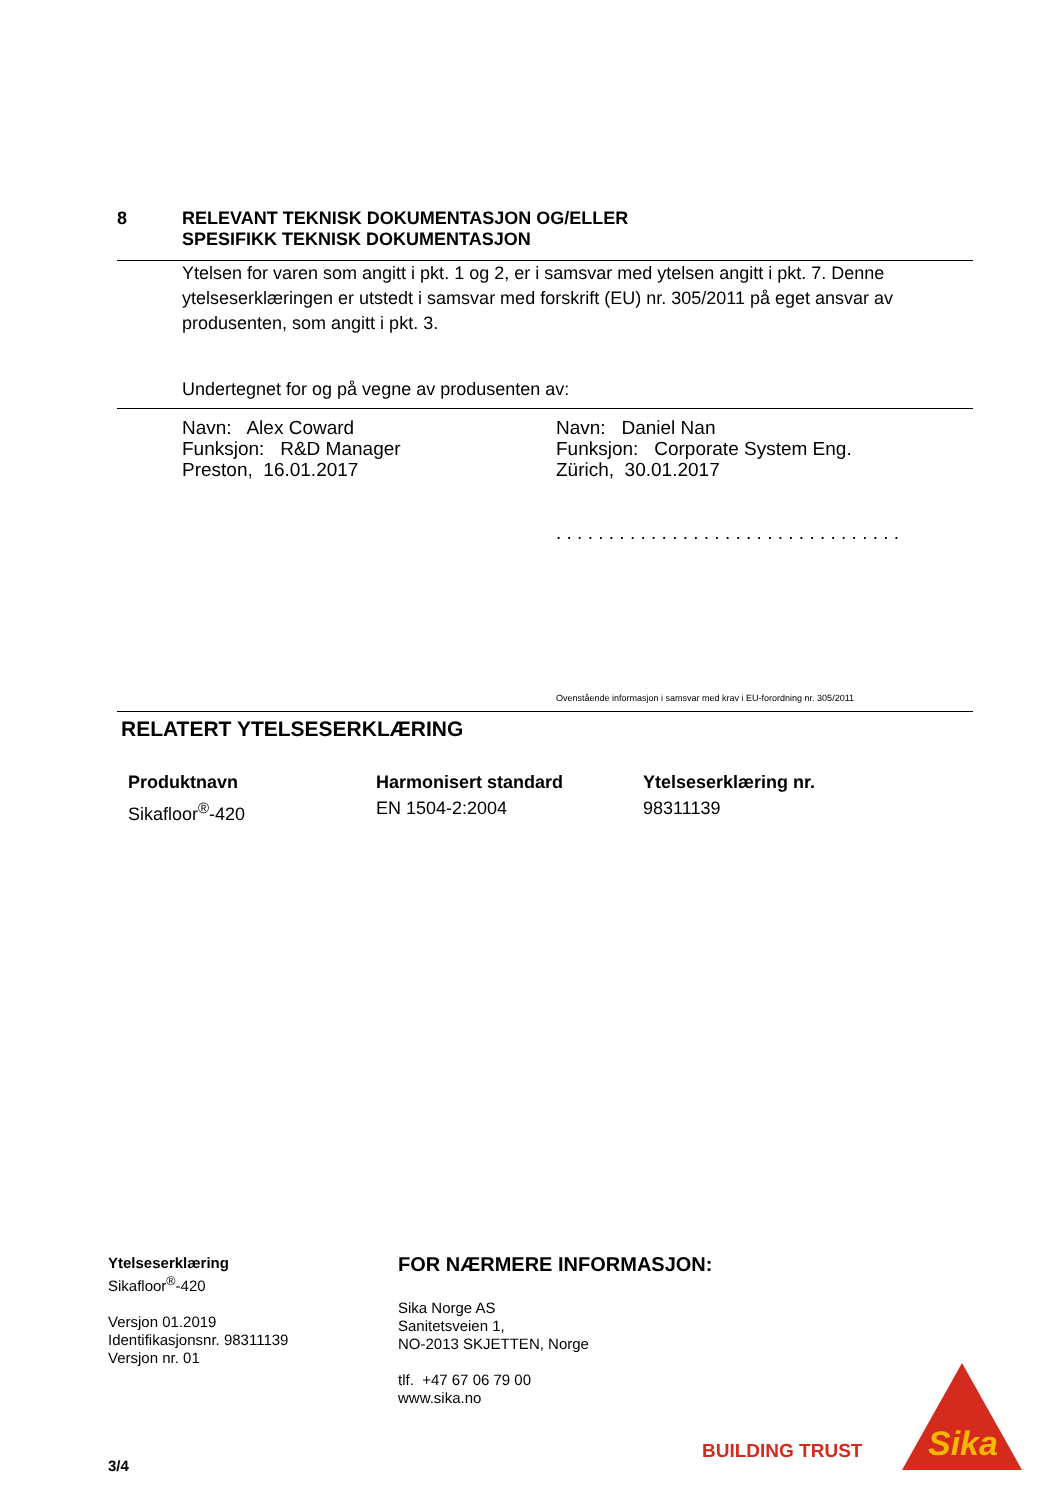8 RELEVANT TEKNISK DOKUMENTASJON OG/ELLER
SPESIFIKK TEKNISK DOKUMENTASJON
Ytelsen for varen som angitt i pkt. 1 og 2, er i samsvar med ytelsen angitt i pkt. 7. Denne ytelseserklæringen er utstedt i samsvar med forskrift (EU) nr. 305/2011 på eget ansvar av produsenten, som angitt i pkt. 3.
Undertegnet for og på vegne av produsenten av:
Navn: Alex Coward
Funksjon: R&D Manager
Preston, 16.01.2017
Navn: Daniel Nan
Funksjon: Corporate System Eng.
Zürich, 30.01.2017
. . . . . . . . . . . . . . . . . . . . . . . . . . . . . . . . .
Ovenstående informasjon i samsvar med krav i EU-forordning nr. 305/2011
RELATERT YTELSESERKLÆRING
Produktnavn
Sikafloor<sup>®</sup>-420
Harmonisert standard
EN 1504-2:2004
Ytelseserklæring nr.
98311139
Ytelseserklæring
Sikafloor<sup>®</sup>-420
Versjon 01.2019
Identifikasjonsnr. 98311139
Versjon nr. 01
3/4
FOR NÆRMERE INFORMASJON:
Sika Norge AS
Sanitetsveien 1,
NO-2013 SKJETTEN, Norge
tlf. +47 67 06 79 00
www.sika.no
BUILDING TRUST
Sika